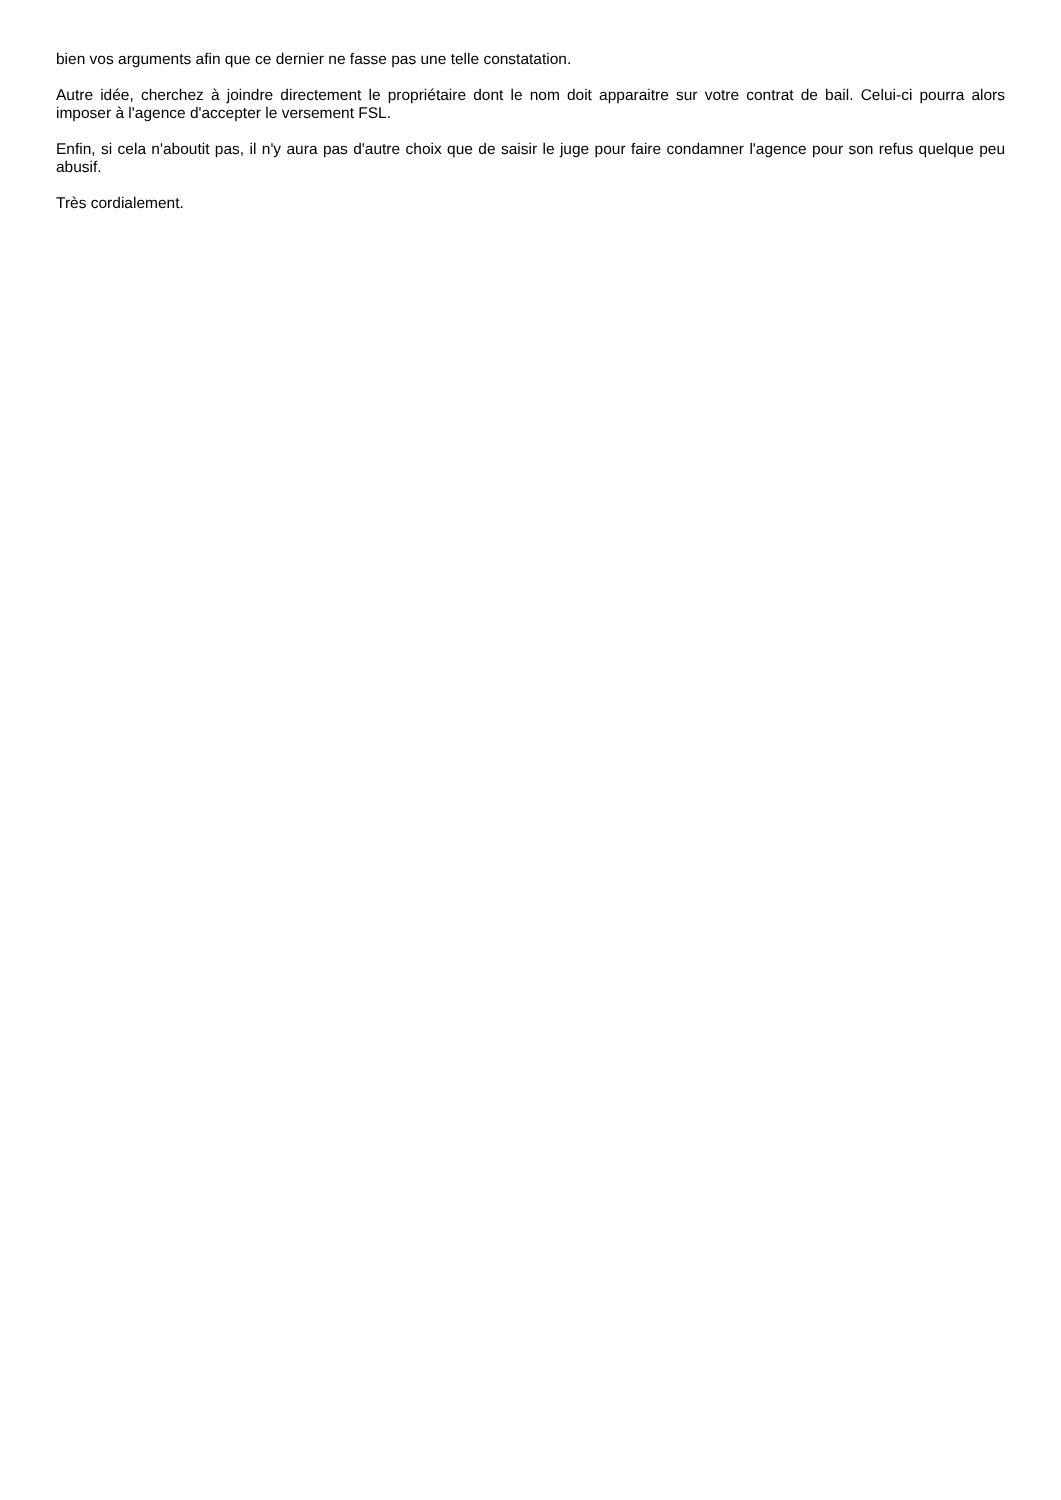bien vos arguments afin que ce dernier ne fasse pas une telle constatation.
Autre idée, cherchez à joindre directement le propriétaire dont le nom doit apparaitre sur votre contrat de bail. Celui-ci pourra alors imposer à l'agence d'accepter le versement FSL.
Enfin, si cela n'aboutit pas, il n'y aura pas d'autre choix que de saisir le juge pour faire condamner l'agence pour son refus quelque peu abusif.
Très cordialement.